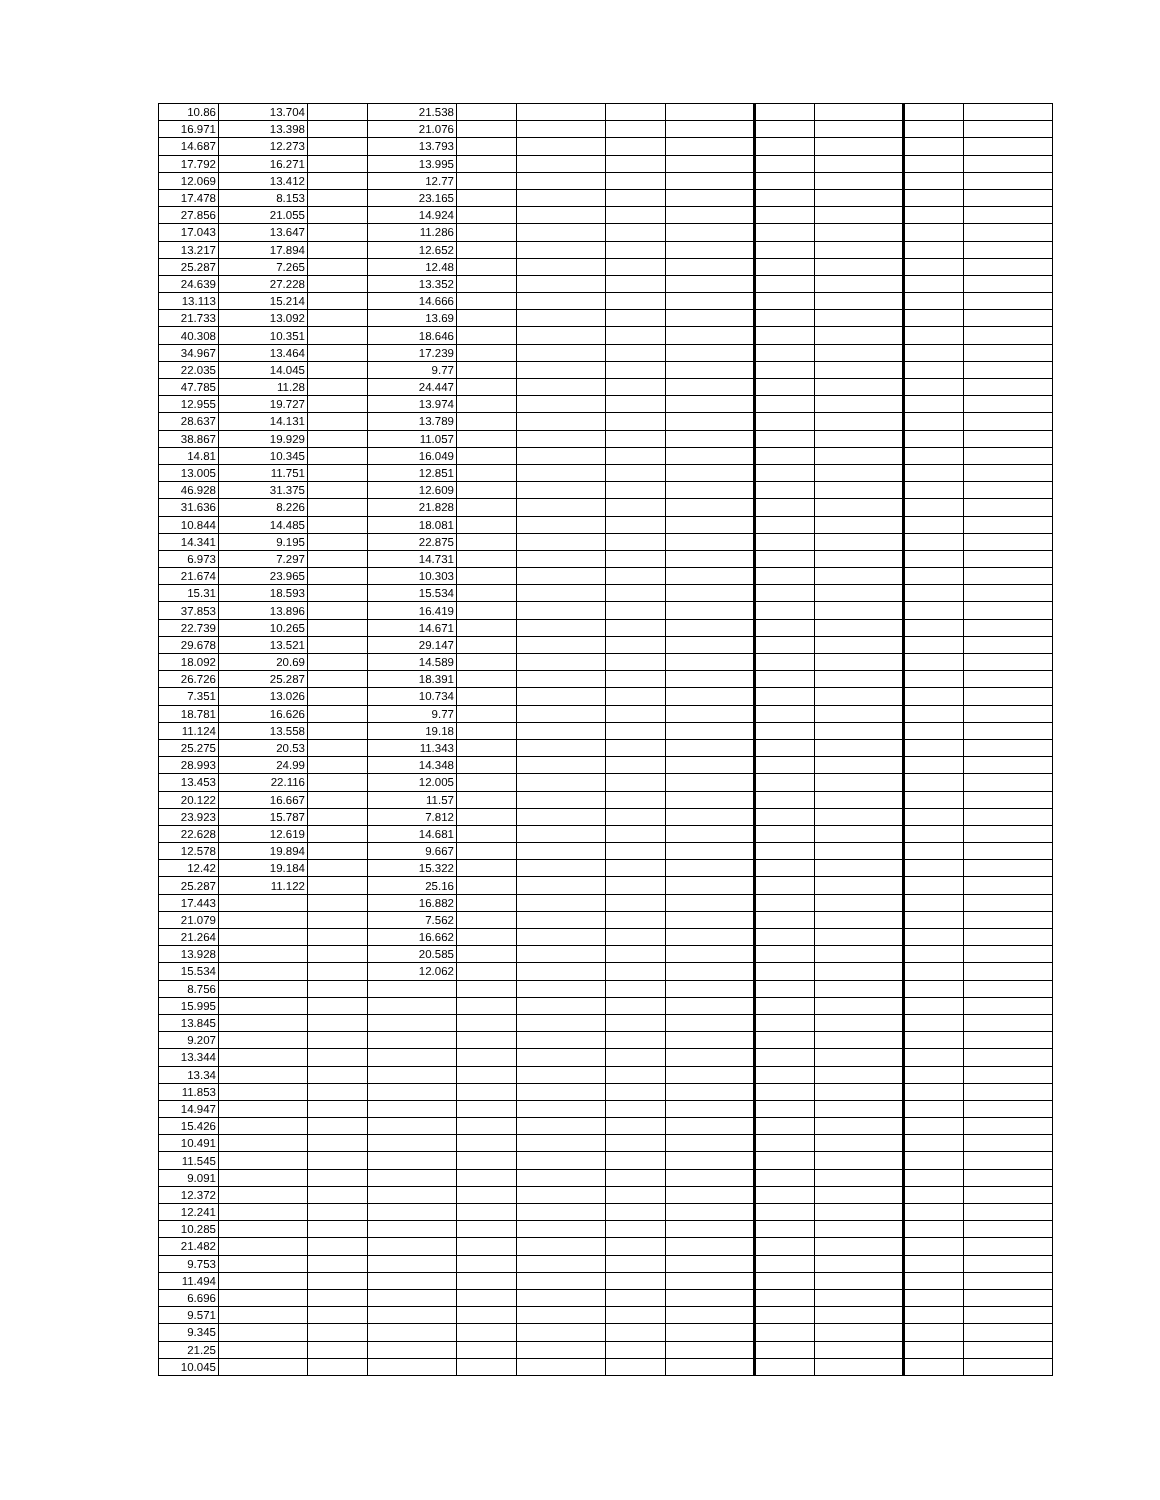| 10.86 | 13.704 | | 21.538 | | | | | | | | |
| 16.971 | 13.398 | | 21.076 | | | | | | | | |
| 14.687 | 12.273 | | 13.793 | | | | | | | | |
| 17.792 | 16.271 | | 13.995 | | | | | | | | |
| 12.069 | 13.412 | | 12.77 | | | | | | | | |
| 17.478 | 8.153 | | 23.165 | | | | | | | | |
| 27.856 | 21.055 | | 14.924 | | | | | | | | |
| 17.043 | 13.647 | | 11.286 | | | | | | | | |
| 13.217 | 17.894 | | 12.652 | | | | | | | | |
| 25.287 | 7.265 | | 12.48 | | | | | | | | |
| 24.639 | 27.228 | | 13.352 | | | | | | | | |
| 13.113 | 15.214 | | 14.666 | | | | | | | | |
| 21.733 | 13.092 | | 13.69 | | | | | | | | |
| 40.308 | 10.351 | | 18.646 | | | | | | | | |
| 34.967 | 13.464 | | 17.239 | | | | | | | | |
| 22.035 | 14.045 | | 9.77 | | | | | | | | |
| 47.785 | 11.28 | | 24.447 | | | | | | | | |
| 12.955 | 19.727 | | 13.974 | | | | | | | | |
| 28.637 | 14.131 | | 13.789 | | | | | | | | |
| 38.867 | 19.929 | | 11.057 | | | | | | | | |
| 14.81 | 10.345 | | 16.049 | | | | | | | | |
| 13.005 | 11.751 | | 12.851 | | | | | | | | |
| 46.928 | 31.375 | | 12.609 | | | | | | | | |
| 31.636 | 8.226 | | 21.828 | | | | | | | | |
| 10.844 | 14.485 | | 18.081 | | | | | | | | |
| 14.341 | 9.195 | | 22.875 | | | | | | | | |
| 6.973 | 7.297 | | 14.731 | | | | | | | | |
| 21.674 | 23.965 | | 10.303 | | | | | | | | |
| 15.31 | 18.593 | | 15.534 | | | | | | | | |
| 37.853 | 13.896 | | 16.419 | | | | | | | | |
| 22.739 | 10.265 | | 14.671 | | | | | | | | |
| 29.678 | 13.521 | | 29.147 | | | | | | | | |
| 18.092 | 20.69 | | 14.589 | | | | | | | | |
| 26.726 | 25.287 | | 18.391 | | | | | | | | |
| 7.351 | 13.026 | | 10.734 | | | | | | | | |
| 18.781 | 16.626 | | 9.77 | | | | | | | | |
| 11.124 | 13.558 | | 19.18 | | | | | | | | |
| 25.275 | 20.53 | | 11.343 | | | | | | | | |
| 28.993 | 24.99 | | 14.348 | | | | | | | | |
| 13.453 | 22.116 | | 12.005 | | | | | | | | |
| 20.122 | 16.667 | | 11.57 | | | | | | | | |
| 23.923 | 15.787 | | 7.812 | | | | | | | | |
| 22.628 | 12.619 | | 14.681 | | | | | | | | |
| 12.578 | 19.894 | | 9.667 | | | | | | | | |
| 12.42 | 19.184 | | 15.322 | | | | | | | | |
| 25.287 | 11.122 | | 25.16 | | | | | | | | |
| 17.443 | | | 16.882 | | | | | | | | |
| 21.079 | | | 7.562 | | | | | | | | |
| 21.264 | | | 16.662 | | | | | | | | |
| 13.928 | | | 20.585 | | | | | | | | |
| 15.534 | | | 12.062 | | | | | | | | |
| 8.756 | | | | | | | | | | | |
| 15.995 | | | | | | | | | | | |
| 13.845 | | | | | | | | | | | |
| 9.207 | | | | | | | | | | | |
| 13.344 | | | | | | | | | | | |
| 13.34 | | | | | | | | | | | |
| 11.853 | | | | | | | | | | | |
| 14.947 | | | | | | | | | | | |
| 15.426 | | | | | | | | | | | |
| 10.491 | | | | | | | | | | | |
| 11.545 | | | | | | | | | | | |
| 9.091 | | | | | | | | | | | |
| 12.372 | | | | | | | | | | | |
| 12.241 | | | | | | | | | | | |
| 10.285 | | | | | | | | | | | |
| 21.482 | | | | | | | | | | | |
| 9.753 | | | | | | | | | | | |
| 11.494 | | | | | | | | | | | |
| 6.696 | | | | | | | | | | | |
| 9.571 | | | | | | | | | | | |
| 9.345 | | | | | | | | | | | |
| 21.25 | | | | | | | | | | | |
| 10.045 | | | | | | | | | | | |